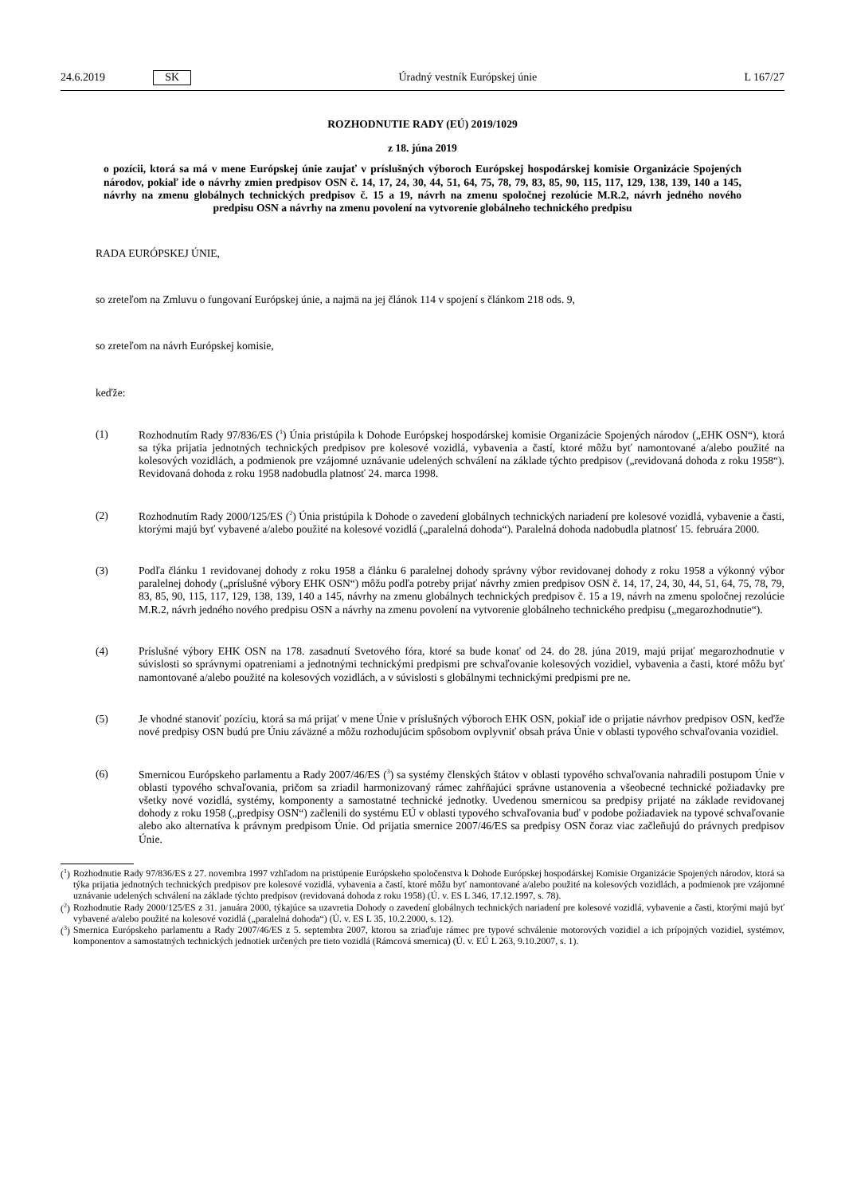24.6.2019 SK Úradný vestník Európskej únie L 167/27
ROZHODNUTIE RADY (EÚ) 2019/1029
z 18. júna 2019
o pozícii, ktorá sa má v mene Európskej únie zaujať v príslušných výboroch Európskej hospodárskej komisie Organizácie Spojených národov, pokiaľ ide o návrhy zmien predpisov OSN č. 14, 17, 24, 30, 44, 51, 64, 75, 78, 79, 83, 85, 90, 115, 117, 129, 138, 139, 140 a 145, návrhy na zmenu globálnych technických predpisov č. 15 a 19, návrh na zmenu spoločnej rezolúcie M.R.2, návrh jedného nového predpisu OSN a návrhy na zmenu povolení na vytvorenie globálneho technického predpisu
RADA EURÓPSKEJ ÚNIE,
so zreteľom na Zmluvu o fungovaní Európskej únie, a najmä na jej článok 114 v spojení s článkom 218 ods. 9,
so zreteľom na návrh Európskej komisie,
keďže:
(1) Rozhodnutím Rady 97/836/ES (<sup>1</sup>) Únia pristúpila k Dohode Európskej hospodárskej komisie Organizácie Spojených národov („EHK OSN“), ktorá sa týka prijatia jednotných technických predpisov pre kolesové vozidlá, vybavenia a častí, ktoré môžu byť namontované a/alebo použité na kolesových vozidlách, a podmienok pre vzájomné uznávanie udelených schválení na základe týchto predpisov („revidovaná dohoda z roku 1958“). Revidovaná dohoda z roku 1958 nadobudla platnosť 24. marca 1998.
(2) Rozhodnutím Rady 2000/125/ES (<sup>2</sup>) Únia pristúpila k Dohode o zavedení globálnych technických nariadení pre kolesové vozidlá, vybavenie a časti, ktorými majú byť vybavené a/alebo použité na kolesové vozidlá („paralelná dohoda“). Paralelná dohoda nadobudla platnosť 15. februára 2000.
(3) Podľa článku 1 revidovanej dohody z roku 1958 a článku 6 paralelnej dohody správny výbor revidovanej dohody z roku 1958 a výkonný výbor paralelnej dohody („príslušné výbory EHK OSN“) môžu podľa potreby prijať návrhy zmien predpisov OSN č. 14, 17, 24, 30, 44, 51, 64, 75, 78, 79, 83, 85, 90, 115, 117, 129, 138, 139, 140 a 145, návrhy na zmenu globálnych technických predpisov č. 15 a 19, návrh na zmenu spoločnej rezolúcie M.R.2, návrh jedného nového predpisu OSN a návrhy na zmenu povolení na vytvorenie globálneho technického predpisu („megarozhodnutie“).
(4) Príslušné výbory EHK OSN na 178. zasadnutí Svetového fóra, ktoré sa bude konať od 24. do 28. júna 2019, majú prijať megarozhodnutie v súvislosti so správnymi opatreniami a jednotnými technickými predpismi pre schvaľovanie kolesových vozidiel, vybavenia a časti, ktoré môžu byť namontované a/alebo použité na kolesových vozidlách, a v súvislosti s globálnymi technickými predpismi pre ne.
(5) Je vhodné stanoviť pozíciu, ktorá sa má prijať v mene Únie v príslušných výboroch EHK OSN, pokiaľ ide o prijatie návrhov predpisov OSN, keďže nové predpisy OSN budú pre Úniu záväzné a môžu rozhodujúcim spôsobom ovplyvniť obsah práva Únie v oblasti typového schvaľovania vozidiel.
(6) Smernicou Európskeho parlamentu a Rady 2007/46/ES (<sup>3</sup>) sa systémy členských štátov v oblasti typového schvaľovania nahradili postupom Únie v oblasti typového schvaľovania, pričom sa zriadil harmonizovaný rámec zahŕňajúci správne ustanovenia a všeobecné technické požiadavky pre všetky nové vozidlá, systémy, komponenty a samostatné technické jednotky. Uvedenou smernicou sa predpisy prijaté na základe revidovanej dohody z roku 1958 („predpisy OSN“) začlenili do systému EÚ v oblasti typového schvaľovania buď v podobe požiadaviek na typové schvaľovanie alebo ako alternatíva k právnym predpisom Únie. Od prijatia smernice 2007/46/ES sa predpisy OSN čoraz viac začleňujú do právnych predpisov Únie.
(<sup>1</sup>) Rozhodnutie Rady 97/836/ES z 27. novembra 1997 vzhľadom na pristúpenie Európskeho spoločenstva k Dohode Európskej hospodárskej Komisie Organizácie Spojených národov, ktorá sa týka prijatia jednotných technických predpisov pre kolesové vozidlá, vybavenia a častí, ktoré môžu byť namontované a/alebo použité na kolesových vozidlách, a podmienok pre vzájomné uznávanie udelených schválení na základe týchto predpisov (revidovaná dohoda z roku 1958) (Ú. v. ES L 346, 17.12.1997, s. 78).
(<sup>2</sup>) Rozhodnutie Rady 2000/125/ES z 31. januára 2000, týkajúce sa uzavretia Dohody o zavedení globálnych technických nariadení pre kolesové vozidlá, vybavenie a časti, ktorými majú byť vybavené a/alebo použité na kolesové vozidlá („paralelná dohoda“) (Ú. v. ES L 35, 10.2.2000, s. 12).
(<sup>3</sup>) Smernica Európskeho parlamentu a Rady 2007/46/ES z 5. septembra 2007, ktorou sa zriaďuje rámec pre typové schválenie motorových vozidiel a ich prípojných vozidiel, systémov, komponentov a samostatných technických jednotiek určených pre tieto vozidlá (Rámcová smernica) (Ú. v. EÚ L 263, 9.10.2007, s. 1).